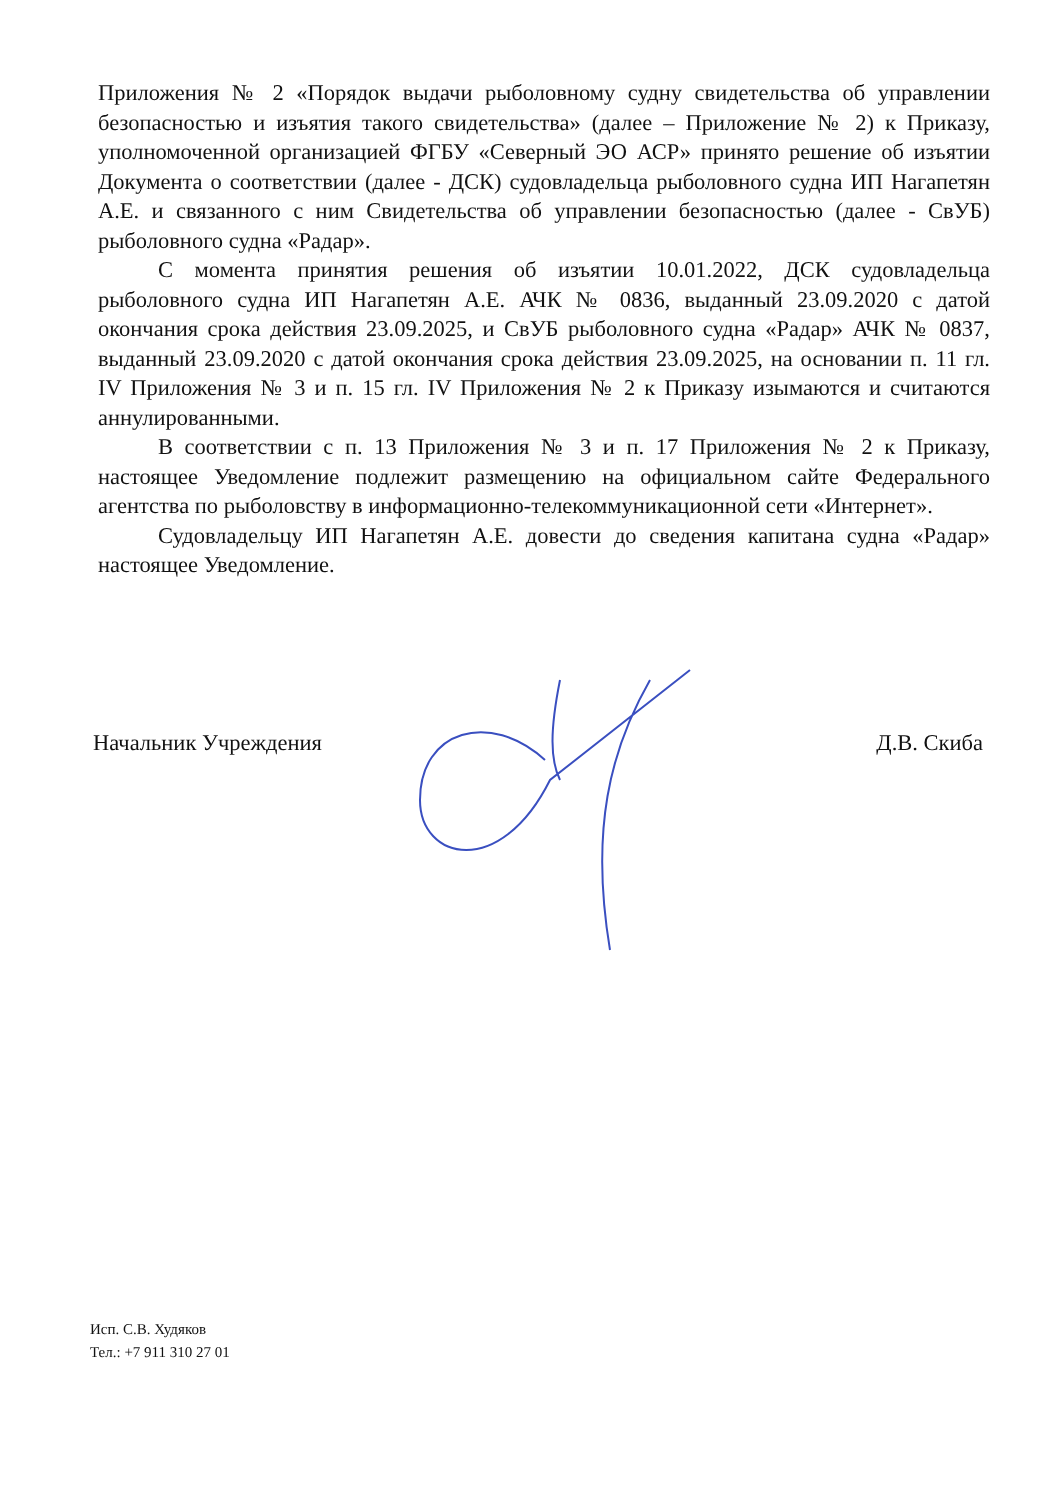Приложения № 2 «Порядок выдачи рыболовному судну свидетельства об управлении безопасностью и изъятия такого свидетельства» (далее – Приложение № 2) к Приказу, уполномоченной организацией ФГБУ «Северный ЭО АСР» принято решение об изъятии Документа о соответствии (далее - ДСК) судовладельца рыболовного судна ИП Нагапетян А.Е. и связанного с ним Свидетельства об управлении безопасностью (далее - СвУБ) рыболовного судна «Радар».
С момента принятия решения об изъятии 10.01.2022, ДСК судовладельца рыболовного судна ИП Нагапетян А.Е. АЧК № 0836, выданный 23.09.2020 с датой окончания срока действия 23.09.2025, и СвУБ рыболовного судна «Радар» АЧК № 0837, выданный 23.09.2020 с датой окончания срока действия 23.09.2025, на основании п. 11 гл. IV Приложения № 3 и п. 15 гл. IV Приложения № 2 к Приказу изымаются и считаются аннулированными.
В соответствии с п. 13 Приложения № 3 и п. 17 Приложения № 2 к Приказу, настоящее Уведомление подлежит размещению на официальном сайте Федерального агентства по рыболовству в информационно-телекоммуникационной сети «Интернет».
Судовладельцу ИП Нагапетян А.Е. довести до сведения капитана судна «Радар» настоящее Уведомление.
Начальник Учреждения Д.В. Скиба
Исп. С.В. Худяков
Тел.: +7 911 310 27 01